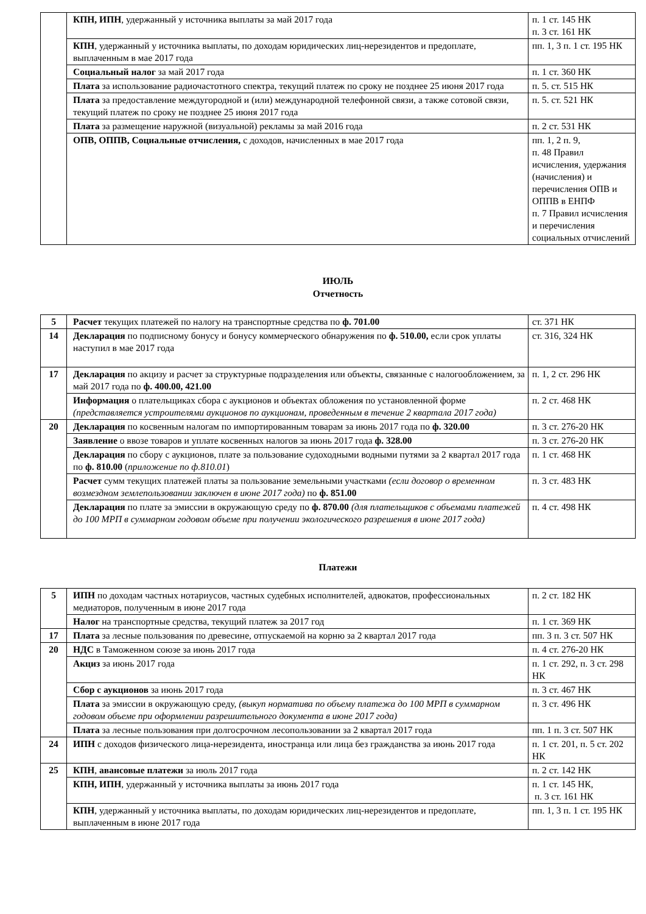| | КПН, ИПН , удержанный у источника выплаты за май 2017 года | п. 1 ст. 145 НК п. 3 ст. 161 НК |
| | КПН , удержанный у источника выплаты, по доходам юридических лиц-нерезидентов и предоплате, выплаченным в мае 2017 года | пп. 1, 3 п. 1 ст. 195 НК |
| | Социальный налог за май 2017 года | п. 1 ст. 360 НК |
| | Плата за использование радиочастотного спектра, текущий платеж по сроку не позднее 25 июня 2017 года | п. 5. ст. 515 НК |
| | Плата за предоставление междугородной и (или) международной телефонной связи, а также сотовой связи, текущий платеж по сроку не позднее 25 июня 2017 года | п. 5. ст. 521 НК |
| | Плата за размещение наружной (визуальной) рекламы за май 2016 года | п. 2 ст. 531 НК |
| | ОПВ, ОППВ, Социальные отчисления, с доходов, начисленных в мае 2017 года | пп. 1, 2 п. 9, п. 48 Правил исчисления, удержания (начисления) и перечисления ОПВ и ОППВ в ЕНПФ п. 7 Правил исчисления и перечисления социальных отчислений |
ИЮЛЬ
Отчетность
| 5 | Расчет текущих платежей по налогу на транспортные средства по ф. 701.00 | ст. 371 НК |
| 14 | Декларация по подписному бонусу и бонусу коммерческого обнаружения по ф. 510.00, если срок уплаты наступил в мае 2017 года | ст. 316, 324 НК |
| 17 | Декларация по акцизу и расчет за структурные подразделения или объекты, связанные с налогообложением, за май 2017 года по ф. 400.00, 421.00 | п. 1, 2 ст. 296 НК |
| | Информация о плательщиках сбора с аукционов и объектах обложения по установленной форме (представляется устроителями аукционов по аукционам, проведенным в течение 2 квартала 2017 года) | п. 2 ст. 468 НК |
| 20 | Декларация по косвенным налогам по импортированным товарам за июнь 2017 года по ф. 320.00 | п. 3 ст. 276-20 НК |
| | Заявление о ввозе товаров и уплате косвенных налогов за июнь 2017 года ф. 328.00 | п. 3 ст. 276-20 НК |
| | Декларация по сбору с аукционов, плате за пользование судоходными водными путями за 2 квартал 2017 года по ф. 810.00 ( приложение по ф.810.01 ) | п. 1 ст. 468 НК |
| | Расчет сумм текущих платежей платы за пользование земельными участками (если договор о временном возмездном землепользовании заключен в июне 2017 года) по ф. 851.00 | п. 3 ст. 483 НК |
| | Декларация по плате за эмиссии в окружающую среду по ф. 870.00 (для плательщиков с объемами платежей до 100 МРП в суммарном годовом объеме при получении экологического разрешения в июне 2017 года) | п. 4 ст. 498 НК |
Платежи
| 5 | ИПН по доходам частных нотариусов, частных судебных исполнителей, адвокатов, профессиональных медиаторов, полученным в июне 2017 года | п. 2 ст. 182 НК |
| | Налог на транспортные средства, текущий платеж за 2017 год | п. 1 ст. 369 НК |
| 17 | Плата за лесные пользования по древесине, отпускаемой на корню за 2 квартал 2017 года | пп. 3 п. 3 ст. 507 НК |
| 20 | НДС в Таможенном союзе за июнь 2017 года | п. 4 ст. 276-20 НК |
| | Акциз за июнь 2017 года | п. 1 ст. 292, п. 3 ст. 298 НК |
| | Сбор с аукционов за июнь 2017 года | п. 3 ст. 467 НК |
| | Плата за эмиссии в окружающую среду, (выкуп норматива по объему платежа до 100 МРП в суммарном годовом объеме при оформлении разрешительного документа в июне 2017 года) | п. 3 ст. 496 НК |
| | Плата за лесные пользования при долгосрочном лесопользовании за 2 квартал 2017 года | пп. 1 п. 3 ст. 507 НК |
| 24 | ИПН с доходов физического лица-нерезидента, иностранца или лица без гражданства за июнь 2017 года | п. 1 ст. 201, п. 5 ст. 202 НК |
| 25 | КПН , авансовые платежи за июль 2017 года | п. 2 ст. 142 НК |
| | КПН, ИПН , удержанный у источника выплаты за июнь 2017 года | п. 1 ст. 145 НК, п. 3 ст. 161 НК |
| | КПН , удержанный у источника выплаты, по доходам юридических лиц-нерезидентов и предоплате, выплаченным в июне 2017 года | пп. 1, 3 п. 1 ст. 195 НК |